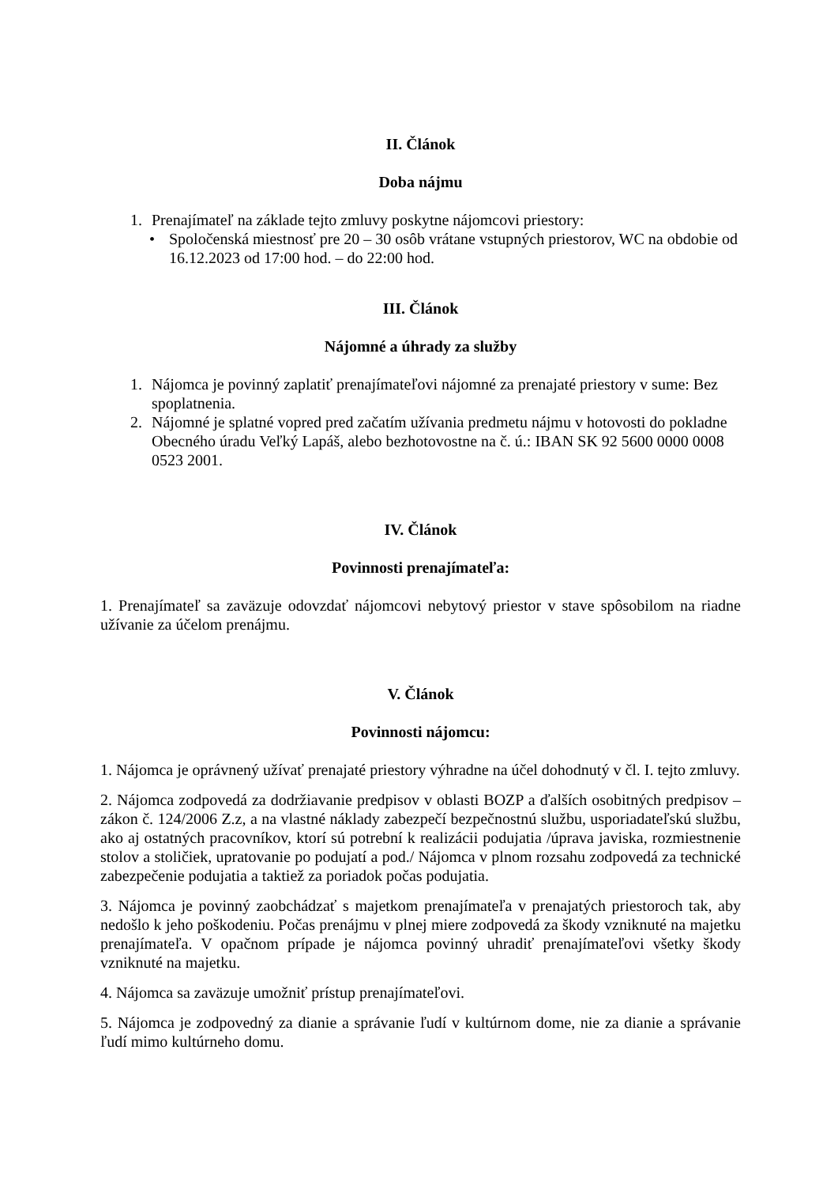II. Článok
Doba nájmu
1. Prenajímateľ na základe tejto zmluvy poskytne nájomcovi priestory:
• Spoločenská miestnosť pre 20 – 30 osôb vrátane vstupných priestorov, WC na obdobie od 16.12.2023 od 17:00 hod. – do 22:00 hod.
III. Článok
Nájomné a úhrady za služby
1. Nájomca je povinný zaplatiť prenajímateľovi nájomné za prenajaté priestory v sume: Bez spoplatnenia.
2. Nájomné je splatné vopred pred začatím užívania predmetu nájmu v hotovosti do pokladne Obecného úradu Veľký Lapáš, alebo bezhotovostne na č. ú.: IBAN SK 92 5600 0000 0008 0523 2001.
IV. Článok
Povinnosti prenajímateľa:
1. Prenajímateľ sa zaväzuje odovzdať nájomcovi nebytový priestor v stave spôsobilom na riadne užívanie za účelom prenájmu.
V. Článok
Povinnosti nájomcu:
1. Nájomca je oprávnený užívať prenajaté priestory výhradne na účel dohodnutý v čl. I. tejto zmluvy.
2. Nájomca zodpovedá za dodržiavanie predpisov v oblasti BOZP a ďalších osobitných predpisov – zákon č. 124/2006 Z.z, a na vlastné náklady zabezpečí bezpečnostnú službu, usporiadateľskú službu, ako aj ostatných pracovníkov, ktorí sú potrební k realizácii podujatia /úprava javiska, rozmiestnenie stolov a stoličiek, upratovanie po podujatí a pod./ Nájomca v plnom rozsahu zodpovedá za technické zabezpečenie podujatia a taktiež za poriadok počas podujatia.
3. Nájomca je povinný zaobchádzať s majetkom prenajímateľa v prenajatých priestoroch tak, aby nedošlo k jeho poškodeniu. Počas prenájmu v plnej miere zodpovedá za škody vzniknuté na majetku prenajímateľa. V opačnom prípade je nájomca povinný uhradiť prenajímateľovi všetky škody vzniknuté na majetku.
4. Nájomca sa zaväzuje umožniť prístup prenajímateľovi.
5. Nájomca je zodpovedný za dianie a správanie ľudí v kultúrnom dome, nie za dianie a správanie ľudí mimo kultúrneho domu.